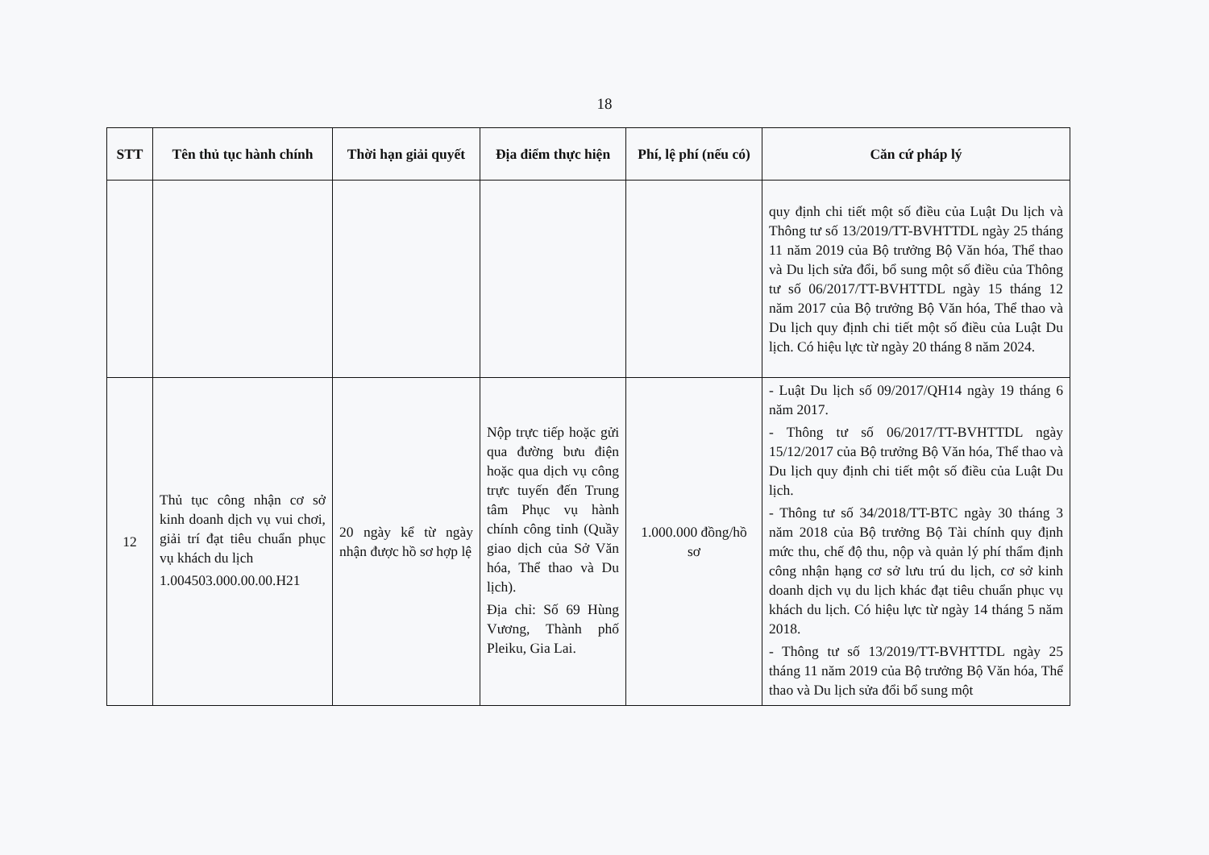18
| STT | Tên thủ tục hành chính | Thời hạn giải quyết | Địa điểm thực hiện | Phí, lệ phí (nếu có) | Căn cứ pháp lý |
| --- | --- | --- | --- | --- | --- |
| | | | | | quy định chi tiết một số điều của Luật Du lịch và Thông tư số 13/2019/TT-BVHTTDL ngày 25 tháng 11 năm 2019 của Bộ trưởng Bộ Văn hóa, Thể thao và Du lịch sửa đổi, bổ sung một số điều của Thông tư số 06/2017/TT-BVHTTDL ngày 15 tháng 12 năm 2017 của Bộ trưởng Bộ Văn hóa, Thể thao và Du lịch quy định chi tiết một số điều của Luật Du lịch. Có hiệu lực từ ngày 20 tháng 8 năm 2024. |
| 12 | Thủ tục công nhận cơ sở kinh doanh dịch vụ vui chơi, giải trí đạt tiêu chuẩn phục vụ khách du lịch 1.004503.000.00.00.H21 | 20 ngày kể từ ngày nhận được hồ sơ hợp lệ | Nộp trực tiếp hoặc gửi qua đường bưu điện hoặc qua dịch vụ công trực tuyến đến Trung tâm Phục vụ hành chính công tỉnh (Quầy giao dịch của Sở Văn hóa, Thể thao và Du lịch). Địa chỉ: Số 69 Hùng Vương, Thành phố Pleiku, Gia Lai. | 1.000.000 đồng/hồ sơ | - Luật Du lịch số 09/2017/QH14 ngày 19 tháng 6 năm 2017. - Thông tư số 06/2017/TT-BVHTTDL ngày 15/12/2017 của Bộ trưởng Bộ Văn hóa, Thể thao và Du lịch quy định chi tiết một số điều của Luật Du lịch. - Thông tư số 34/2018/TT-BTC ngày 30 tháng 3 năm 2018 của Bộ trưởng Bộ Tài chính quy định mức thu, chế độ thu, nộp và quản lý phí thẩm định công nhận hạng cơ sở lưu trú du lịch, cơ sở kinh doanh dịch vụ du lịch khác đạt tiêu chuẩn phục vụ khách du lịch. Có hiệu lực từ ngày 14 tháng 5 năm 2018. - Thông tư số 13/2019/TT-BVHTTDL ngày 25 tháng 11 năm 2019 của Bộ trưởng Bộ Văn hóa, Thể thao và Du lịch sửa đổi bổ sung một |